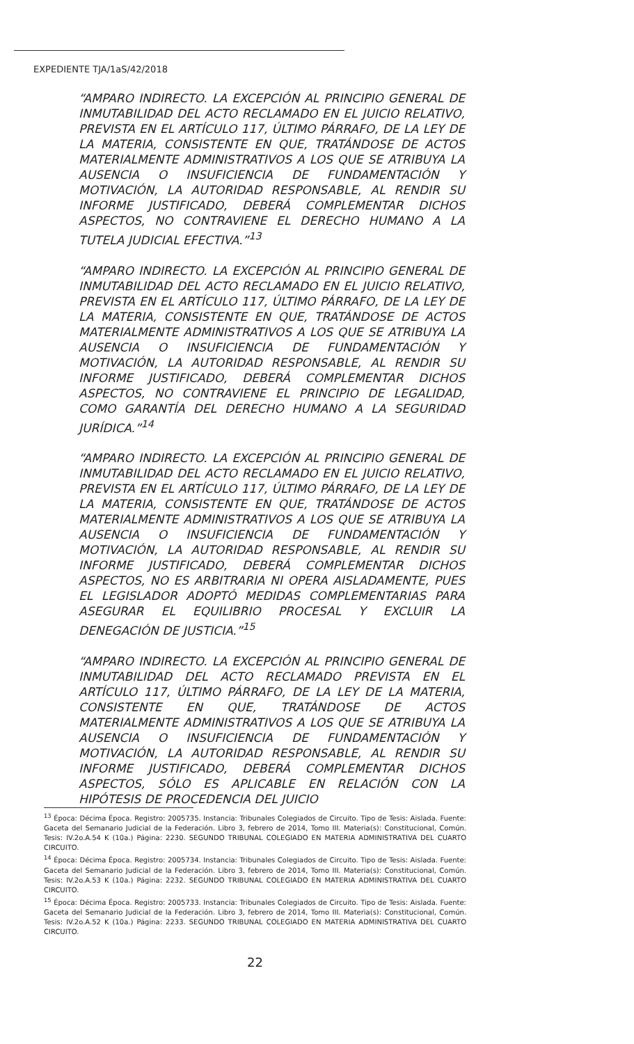EXPEDIENTE TJA/1aS/42/2018
“AMPARO INDIRECTO. LA EXCEPCIÓN AL PRINCIPIO GENERAL DE INMUTABILIDAD DEL ACTO RECLAMADO EN EL JUICIO RELATIVO, PREVISTA EN EL ARTÍCULO 117, ÚLTIMO PÁRRAFO, DE LA LEY DE LA MATERIA, CONSISTENTE EN QUE, TRATÁNDOSE DE ACTOS MATERIALMENTE ADMINISTRATIVOS A LOS QUE SE ATRIBUYA LA AUSENCIA O INSUFICIENCIA DE FUNDAMENTACIÓN Y MOTIVACIÓN, LA AUTORIDAD RESPONSABLE, AL RENDIR SU INFORME JUSTIFICADO, DEBERÁ COMPLEMENTAR DICHOS ASPECTOS, NO CONTRAVIENE EL DERECHO HUMANO A LA TUTELA JUDICIAL EFECTIVA.”<sup>13</sup>
“AMPARO INDIRECTO. LA EXCEPCIÓN AL PRINCIPIO GENERAL DE INMUTABILIDAD DEL ACTO RECLAMADO EN EL JUICIO RELATIVO, PREVISTA EN EL ARTÍCULO 117, ÚLTIMO PÁRRAFO, DE LA LEY DE LA MATERIA, CONSISTENTE EN QUE, TRATÁNDOSE DE ACTOS MATERIALMENTE ADMINISTRATIVOS A LOS QUE SE ATRIBUYA LA AUSENCIA O INSUFICIENCIA DE FUNDAMENTACIÓN Y MOTIVACIÓN, LA AUTORIDAD RESPONSABLE, AL RENDIR SU INFORME JUSTIFICADO, DEBERÁ COMPLEMENTAR DICHOS ASPECTOS, NO CONTRAVIENE EL PRINCIPIO DE LEGALIDAD, COMO GARANTÍA DEL DERECHO HUMANO A LA SEGURIDAD JURÍDICA.”<sup>14</sup>
“AMPARO INDIRECTO. LA EXCEPCIÓN AL PRINCIPIO GENERAL DE INMUTABILIDAD DEL ACTO RECLAMADO EN EL JUICIO RELATIVO, PREVISTA EN EL ARTÍCULO 117, ÚLTIMO PÁRRAFO, DE LA LEY DE LA MATERIA, CONSISTENTE EN QUE, TRATÁNDOSE DE ACTOS MATERIALMENTE ADMINISTRATIVOS A LOS QUE SE ATRIBUYA LA AUSENCIA O INSUFICIENCIA DE FUNDAMENTACIÓN Y MOTIVACIÓN, LA AUTORIDAD RESPONSABLE, AL RENDIR SU INFORME JUSTIFICADO, DEBERÁ COMPLEMENTAR DICHOS ASPECTOS, NO ES ARBITRARIA NI OPERA AISLADAMENTE, PUES EL LEGISLADOR ADOPTÓ MEDIDAS COMPLEMENTARIAS PARA ASEGURAR EL EQUILIBRIO PROCESAL Y EXCLUIR LA DENEGACIÓN DE JUSTICIA.”<sup>15</sup>
“AMPARO INDIRECTO. LA EXCEPCIÓN AL PRINCIPIO GENERAL DE INMUTABILIDAD DEL ACTO RECLAMADO PREVISTA EN EL ARTÍCULO 117, ÚLTIMO PÁRRAFO, DE LA LEY DE LA MATERIA, CONSISTENTE EN QUE, TRATÁNDOSE DE ACTOS MATERIALMENTE ADMINISTRATIVOS A LOS QUE SE ATRIBUYA LA AUSENCIA O INSUFICIENCIA DE FUNDAMENTACIÓN Y MOTIVACIÓN, LA AUTORIDAD RESPONSABLE, AL RENDIR SU INFORME JUSTIFICADO, DEBERÁ COMPLEMENTAR DICHOS ASPECTOS, SÓLO ES APLICABLE EN RELACIÓN CON LA HIPÓTESIS DE PROCEDENCIA DEL JUICIO
<sup>13</sup> Época: Décima Época. Registro: 2005735. Instancia: Tribunales Colegiados de Circuito. Tipo de Tesis: Aislada. Fuente: Gaceta del Semanario Judicial de la Federación. Libro 3, febrero de 2014, Tomo III. Materia(s): Constitucional, Común. Tesis: IV.2o.A.54 K (10a.) Página: 2230. SEGUNDO TRIBUNAL COLEGIADO EN MATERIA ADMINISTRATIVA DEL CUARTO CIRCUITO.
<sup>14</sup> Época: Décima Época. Registro: 2005734. Instancia: Tribunales Colegiados de Circuito. Tipo de Tesis: Aislada. Fuente: Gaceta del Semanario Judicial de la Federación. Libro 3, febrero de 2014, Tomo III. Materia(s): Constitucional, Común. Tesis: IV.2o.A.53 K (10a.) Página: 2232. SEGUNDO TRIBUNAL COLEGIADO EN MATERIA ADMINISTRATIVA DEL CUARTO CIRCUITO.
<sup>15</sup> Época: Décima Época. Registro: 2005733. Instancia: Tribunales Colegiados de Circuito. Tipo de Tesis: Aislada. Fuente: Gaceta del Semanario Judicial de la Federación. Libro 3, febrero de 2014, Tomo III. Materia(s): Constitucional, Común. Tesis: IV.2o.A.52 K (10a.) Página: 2233. SEGUNDO TRIBUNAL COLEGIADO EN MATERIA ADMINISTRATIVA DEL CUARTO CIRCUITO.
22